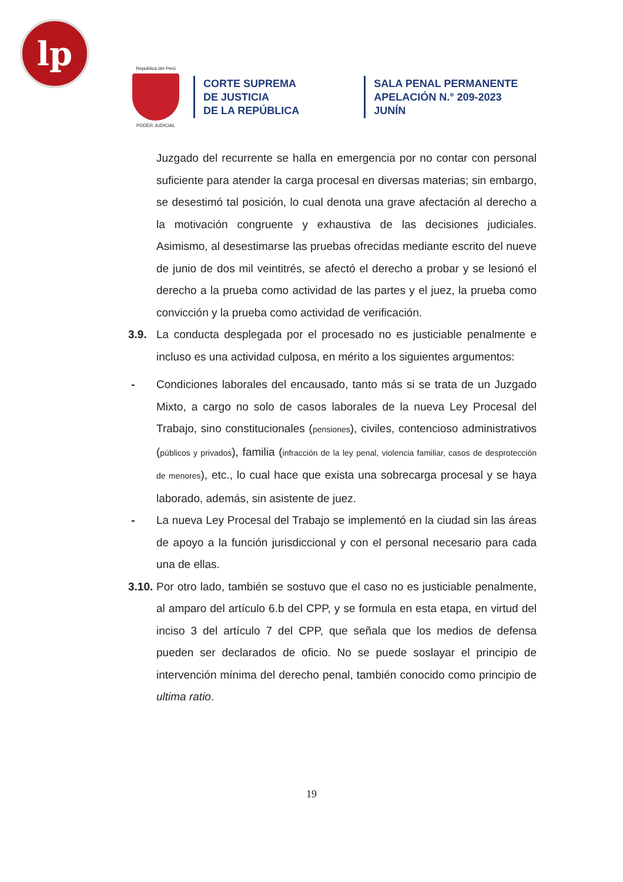lp
República del Perú
PODER JUDICIAL
CORTE SUPREMA
DE JUSTICIA
DE LA REPÚBLICA
SALA PENAL PERMANENTE
APELACIÓN N.° 209-2023
JUNÍN
Juzgado del recurrente se halla en emergencia por no contar con personal suficiente para atender la carga procesal en diversas materias; sin embargo, se desestimó tal posición, lo cual denota una grave afectación al derecho a la motivación congruente y exhaustiva de las decisiones judiciales. Asimismo, al desestimarse las pruebas ofrecidas mediante escrito del nueve de junio de dos mil veintitrés, se afectó el derecho a probar y se lesionó el derecho a la prueba como actividad de las partes y el juez, la prueba como convicción y la prueba como actividad de verificación.
3.9. La conducta desplegada por el procesado no es justiciable penalmente e incluso es una actividad culposa, en mérito a los siguientes argumentos:
- Condiciones laborales del encausado, tanto más si se trata de un Juzgado Mixto, a cargo no solo de casos laborales de la nueva Ley Procesal del Trabajo, sino constitucionales (pensiones), civiles, contencioso administrativos (públicos y privados), familia (infracción de la ley penal, violencia familiar, casos de desprotección de menores), etc., lo cual hace que exista una sobrecarga procesal y se haya laborado, además, sin asistente de juez.
- La nueva Ley Procesal del Trabajo se implementó en la ciudad sin las áreas de apoyo a la función jurisdiccional y con el personal necesario para cada una de ellas.
3.10.
Por otro lado, también se sostuvo que el caso no es justiciable penalmente, al amparo del artículo 6.b del CPP, y se formula en esta etapa, en virtud del inciso 3 del artículo 7 del CPP, que señala que los medios de defensa pueden ser declarados de oficio. No se puede soslayar el principio de intervención mínima del derecho penal, también conocido como principio de ultima ratio.
19